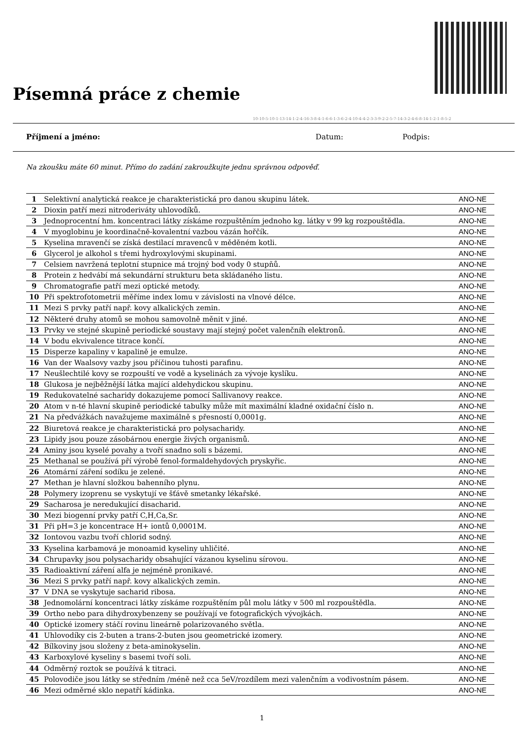Písemná práce z chemie
10-10-5-10-1-13-14-1-2-4-16-3-8-4-1-6-6-1-3-6-2-4-10-4-4-2-3-3-9-2-2-5-7-14-3-2-4-6-8-14-1-2-1-8-5-2
Příjmení a jméno: Datum: Podpis:
Na zkoušku máte 60 minut. Přímo do zadání zakroužkujte jednu správnou odpověď.
| 1 | Selektivní analytická reakce je charakteristická pro danou skupinu látek. | ANO-NE |
| 2 | Dioxin patří mezi nitroderiváty uhlovodíků. | ANO-NE |
| 3 | Jednoprocentní hm. koncentraci látky získáme rozpuštěním jednoho kg. látky v 99 kg rozpouštědla. | ANO-NE |
| 4 | V myoglobinu je koordinačně-kovalentní vazbou vázán hořčík. | ANO-NE |
| 5 | Kyselina mravenčí se získá destilací mravenců v měděném kotli. | ANO-NE |
| 6 | Glycerol je alkohol s třemi hydroxylovými skupinami. | ANO-NE |
| 7 | Celsiem navržená teplotní stupnice má trojný bod vody 0 stupňů. | ANO-NE |
| 8 | Protein z hedvábí má sekundární strukturu beta skládaného listu. | ANO-NE |
| 9 | Chromatografie patří mezi optické metody. | ANO-NE |
| 10 | Při spektrofotometrii měříme index lomu v závislosti na vlnové délce. | ANO-NE |
| 11 | Mezi S prvky patří např. kovy alkalických zemin. | ANO-NE |
| 12 | Některé druhy atomů se mohou samovolně měnit v jiné. | ANO-NE |
| 13 | Prvky ve stejné skupině periodické soustavy mají stejný počet valenčníh elektronů. | ANO-NE |
| 14 | V bodu ekvivalence titrace končí. | ANO-NE |
| 15 | Disperze kapaliny v kapalině je emulze. | ANO-NE |
| 16 | Van der Waalsovy vazby jsou příčinou tuhosti parafinu. | ANO-NE |
| 17 | Neušlechtilé kovy se rozpouští ve vodě a kyselinách za vývoje kyslíku. | ANO-NE |
| 18 | Glukosa je nejběžnější látka mající aldehydickou skupinu. | ANO-NE |
| 19 | Redukovatelné sacharidy dokazujeme pomocí Sallivanovy reakce. | ANO-NE |
| 20 | Atom v n-té hlavní skupině periodické tabulky může mít maximální kladné oxidační číslo n. | ANO-NE |
| 21 | Na předvážkách navažujeme maximálně s přesností 0,0001g. | ANO-NE |
| 22 | Biuretová reakce je charakteristická pro polysacharidy. | ANO-NE |
| 23 | Lipidy jsou pouze zásobárnou energie živých organismů. | ANO-NE |
| 24 | Aminy jsou kyselé povahy a tvoří snadno soli s bázemi. | ANO-NE |
| 25 | Methanal se používá pří výrobě fenol-formaldehydových pryskyřic. | ANO-NE |
| 26 | Atomární záření sodíku je zelené. | ANO-NE |
| 27 | Methan je hlavní složkou bahenního plynu. | ANO-NE |
| 28 | Polymery izoprenu se vyskytují ve šťávě smetanky lékařské. | ANO-NE |
| 29 | Sacharosa je neredukující disacharid. | ANO-NE |
| 30 | Mezi biogenní prvky patří C,H,Ca,Sr. | ANO-NE |
| 31 | Při pH=3 je koncentrace H+ iontů 0,0001M. | ANO-NE |
| 32 | Iontovou vazbu tvoří chlorid sodný. | ANO-NE |
| 33 | Kyselina karbamová je monoamid kyseliny uhličité. | ANO-NE |
| 34 | Chrupavky jsou polysacharidy obsahující vázanou kyselinu sírovou. | ANO-NE |
| 35 | Radioaktivní záření alfa je nejméně pronikavé. | ANO-NE |
| 36 | Mezi S prvky patří např. kovy alkalických zemin. | ANO-NE |
| 37 | V DNA se vyskytuje sacharid ribosa. | ANO-NE |
| 38 | Jednomolární koncentraci látky získáme rozpuštěním půl molu látky v 500 ml rozpouštědla. | ANO-NE |
| 39 | Ortho nebo para dihydroxybenzeny se používají ve fotografických vývojkách. | ANO-NE |
| 40 | Optické izomery stáčí rovinu lineárně polarizovaného světla. | ANO-NE |
| 41 | Uhlovodíky cis 2-buten a trans-2-buten jsou geometrické izomery. | ANO-NE |
| 42 | Bílkoviny jsou složeny z beta-aminokyselin. | ANO-NE |
| 43 | Karboxylové kyseliny s basemi tvoří soli. | ANO-NE |
| 44 | Odměrný roztok se používá k titraci. | ANO-NE |
| 45 | Polovodiče jsou látky se středním /méně než cca 5eV/rozdílem mezi valenčním a vodivostním pásem. | ANO-NE |
| 46 | Mezi odměrné sklo nepatří kádinka. | ANO-NE |
1